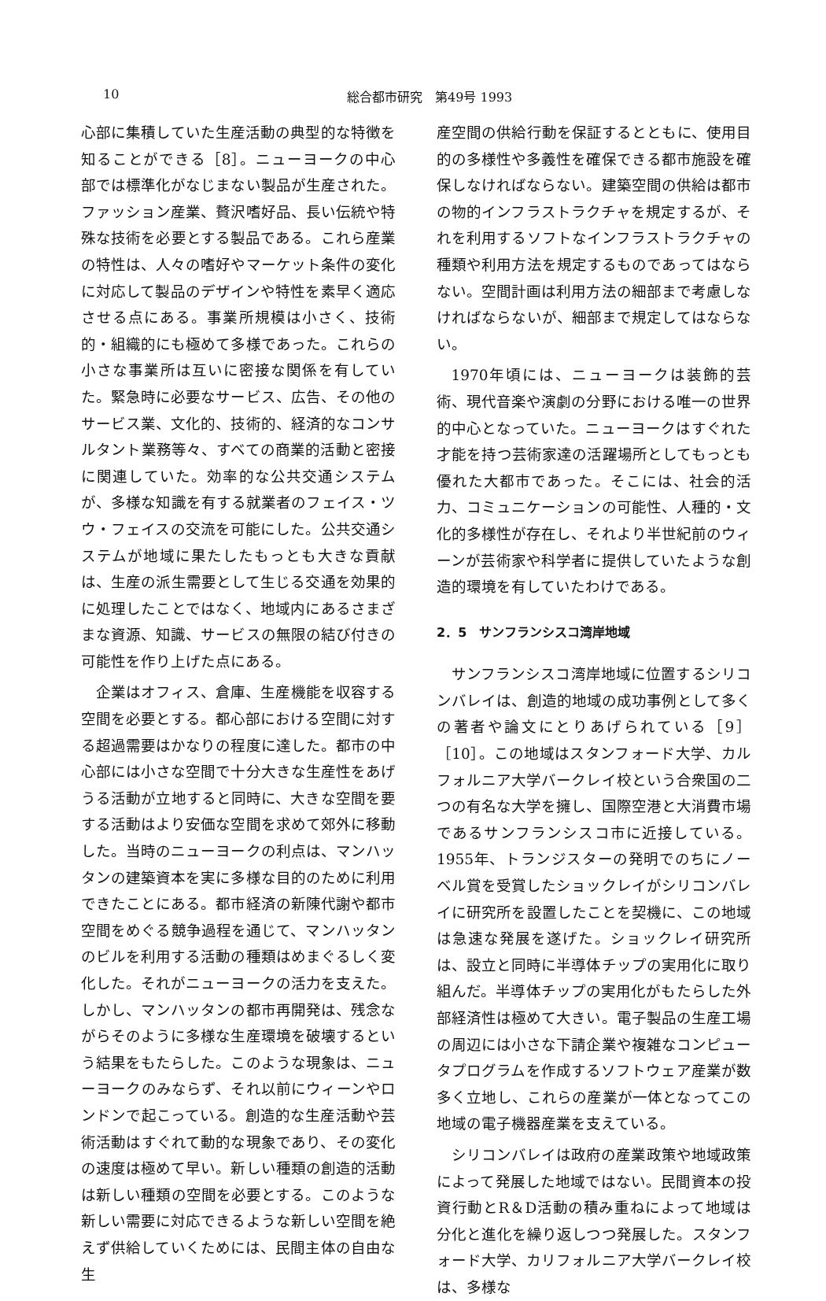10 総合都市研究　第49号 1993
心部に集積していた生産活動の典型的な特徴を知ることができる［8］。ニューヨークの中心部では標準化がなじまない製品が生産された。ファッション産業、贅沢嗜好品、長い伝統や特殊な技術を必要とする製品である。これら産業の特性は、人々の嗜好やマーケット条件の変化に対応して製品のデザインや特性を素早く適応させる点にある。事業所規模は小さく、技術的・組織的にも極めて多様であった。これらの小さな事業所は互いに密接な関係を有していた。緊急時に必要なサービス、広告、その他のサービス業、文化的、技術的、経済的なコンサルタント業務等々、すべての商業的活動と密接に関連していた。効率的な公共交通システムが、多様な知識を有する就業者のフェイス・ツウ・フェイスの交流を可能にした。公共交通システムが地域に果たしたもっとも大きな貢献は、生産の派生需要として生じる交通を効果的に処理したことではなく、地域内にあるさまざまな資源、知識、サービスの無限の結び付きの可能性を作り上げた点にある。
企業はオフィス、倉庫、生産機能を収容する空間を必要とする。都心部における空間に対する超過需要はかなりの程度に達した。都市の中心部には小さな空間で十分大きな生産性をあげうる活動が立地すると同時に、大きな空間を要する活動はより安価な空間を求めて郊外に移動した。当時のニューヨークの利点は、マンハッタンの建築資本を実に多様な目的のために利用できたことにある。都市経済の新陳代謝や都市空間をめぐる競争過程を通じて、マンハッタンのビルを利用する活動の種類はめまぐるしく変化した。それがニューヨークの活力を支えた。しかし、マンハッタンの都市再開発は、残念ながらそのように多様な生産環境を破壊するという結果をもたらした。このような現象は、ニューヨークのみならず、それ以前にウィーンやロンドンで起こっている。創造的な生産活動や芸術活動はすぐれて動的な現象であり、その変化の速度は極めて早い。新しい種類の創造的活動は新しい種類の空間を必要とする。このような新しい需要に対応できるような新しい空間を絶えず供給していくためには、民間主体の自由な生
産空間の供給行動を保証するとともに、使用目的の多様性や多義性を確保できる都市施設を確保しなければならない。建築空間の供給は都市の物的インフラストラクチャを規定するが、それを利用するソフトなインフラストラクチャの種類や利用方法を規定するものであってはならない。空間計画は利用方法の細部まで考慮しなければならないが、細部まで規定してはならない。
1970年頃には、ニューヨークは装飾的芸術、現代音楽や演劇の分野における唯一の世界的中心となっていた。ニューヨークはすぐれた才能を持つ芸術家達の活躍場所としてもっとも優れた大都市であった。そこには、社会的活力、コミュニケーションの可能性、人種的・文化的多様性が存在し、それより半世紀前のウィーンが芸術家や科学者に提供していたような創造的環境を有していたわけである。
2．5　サンフランシスコ湾岸地域
サンフランシスコ湾岸地域に位置するシリコンバレイは、創造的地域の成功事例として多くの著者や論文にとりあげられている［9］［10］。この地域はスタンフォード大学、カルフォルニア大学バークレイ校という合衆国の二つの有名な大学を擁し、国際空港と大消費市場であるサンフランシスコ市に近接している。1955年、トランジスターの発明でのちにノーベル賞を受賞したショックレイがシリコンバレイに研究所を設置したことを契機に、この地域は急速な発展を遂げた。ショックレイ研究所は、設立と同時に半導体チップの実用化に取り組んだ。半導体チップの実用化がもたらした外部経済性は極めて大きい。電子製品の生産工場の周辺には小さな下請企業や複雑なコンピュータプログラムを作成するソフトウェア産業が数多く立地し、これらの産業が一体となってこの地域の電子機器産業を支えている。
シリコンバレイは政府の産業政策や地域政策によって発展した地域ではない。民間資本の投資行動とR＆D活動の積み重ねによって地域は分化と進化を繰り返しつつ発展した。スタンフォード大学、カリフォルニア大学バークレイ校は、多様な